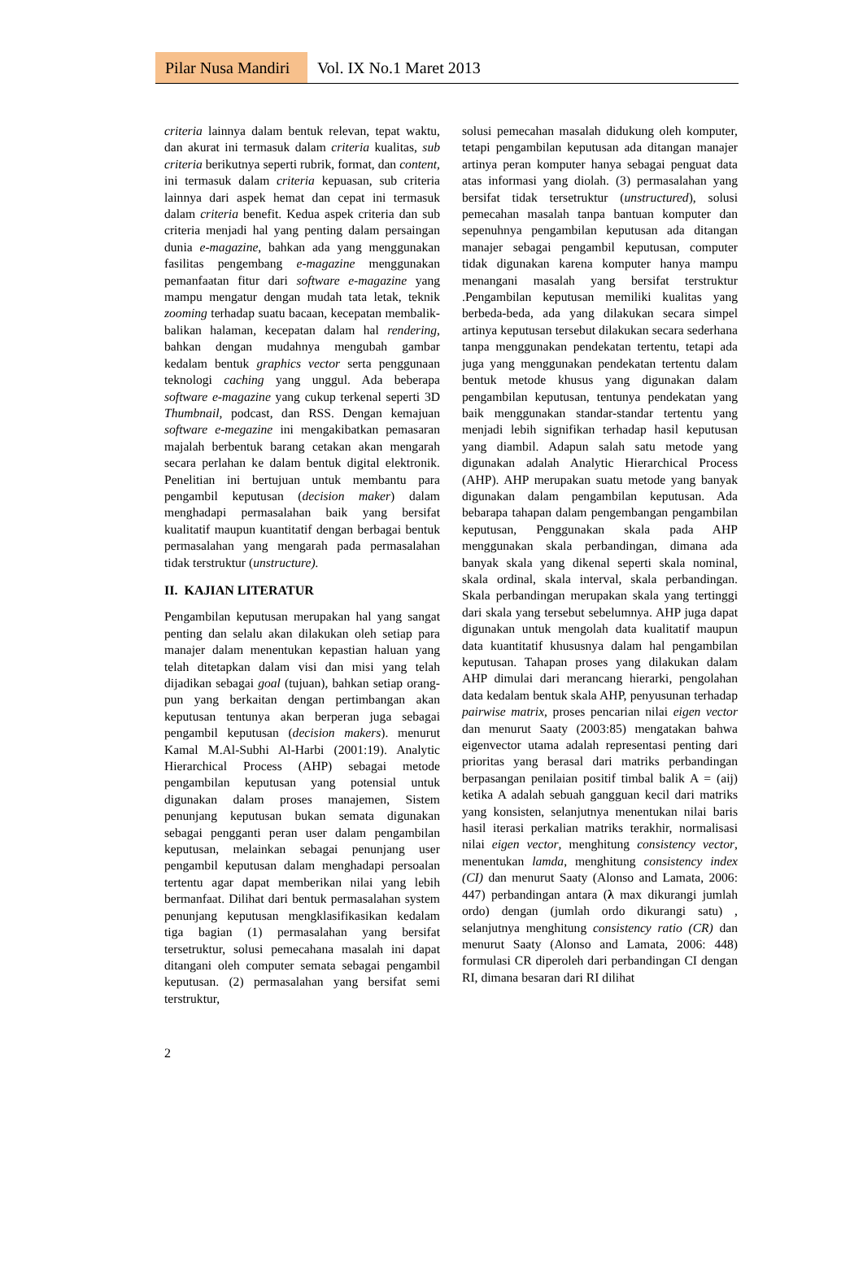Pilar Nusa Mandiri Vol. IX No.1 Maret 2013
criteria lainnya dalam bentuk relevan, tepat waktu, dan akurat ini termasuk dalam criteria kualitas, sub criteria berikutnya seperti rubrik, format, dan content, ini termasuk dalam criteria kepuasan, sub criteria lainnya dari aspek hemat dan cepat ini termasuk dalam criteria benefit. Kedua aspek criteria dan sub criteria menjadi hal yang penting dalam persaingan dunia e-magazine, bahkan ada yang menggunakan fasilitas pengembang e-magazine menggunakan pemanfaatan fitur dari software e-magazine yang mampu mengatur dengan mudah tata letak, teknik zooming terhadap suatu bacaan, kecepatan membalik-balikan halaman, kecepatan dalam hal rendering, bahkan dengan mudahnya mengubah gambar kedalam bentuk graphics vector serta penggunaan teknologi caching yang unggul. Ada beberapa software e-magazine yang cukup terkenal seperti 3D Thumbnail, podcast, dan RSS. Dengan kemajuan software e-megazine ini mengakibatkan pemasaran majalah berbentuk barang cetakan akan mengarah secara perlahan ke dalam bentuk digital elektronik. Penelitian ini bertujuan untuk membantu para pengambil keputusan (decision maker) dalam menghadapi permasalahan baik yang bersifat kualitatif maupun kuantitatif dengan berbagai bentuk permasalahan yang mengarah pada permasalahan tidak terstruktur (unstructure).
II. KAJIAN LITERATUR
Pengambilan keputusan merupakan hal yang sangat penting dan selalu akan dilakukan oleh setiap para manajer dalam menentukan kepastian haluan yang telah ditetapkan dalam visi dan misi yang telah dijadikan sebagai goal (tujuan), bahkan setiap orang-pun yang berkaitan dengan pertimbangan akan keputusan tentunya akan berperan juga sebagai pengambil keputusan (decision makers). menurut Kamal M.Al-Subhi Al-Harbi (2001:19). Analytic Hierarchical Process (AHP) sebagai metode pengambilan keputusan yang potensial untuk digunakan dalam proses manajemen, Sistem penunjang keputusan bukan semata digunakan sebagai pengganti peran user dalam pengambilan keputusan, melainkan sebagai penunjang user pengambil keputusan dalam menghadapi persoalan tertentu agar dapat memberikan nilai yang lebih bermanfaat. Dilihat dari bentuk permasalahan system penunjang keputusan mengklasifikasikan kedalam tiga bagian (1) permasalahan yang bersifat tersetruktur, solusi pemecahana masalah ini dapat ditangani oleh computer semata sebagai pengambil keputusan. (2) permasalahan yang bersifat semi terstruktur,
solusi pemecahan masalah didukung oleh komputer, tetapi pengambilan keputusan ada ditangan manajer artinya peran komputer hanya sebagai penguat data atas informasi yang diolah. (3) permasalahan yang bersifat tidak tersetruktur (unstructured), solusi pemecahan masalah tanpa bantuan komputer dan sepenuhnya pengambilan keputusan ada ditangan manajer sebagai pengambil keputusan, computer tidak digunakan karena komputer hanya mampu menangani masalah yang bersifat terstruktur .Pengambilan keputusan memiliki kualitas yang berbeda-beda, ada yang dilakukan secara simpel artinya keputusan tersebut dilakukan secara sederhana tanpa menggunakan pendekatan tertentu, tetapi ada juga yang menggunakan pendekatan tertentu dalam bentuk metode khusus yang digunakan dalam pengambilan keputusan, tentunya pendekatan yang baik menggunakan standar-standar tertentu yang menjadi lebih signifikan terhadap hasil keputusan yang diambil. Adapun salah satu metode yang digunakan adalah Analytic Hierarchical Process (AHP). AHP merupakan suatu metode yang banyak digunakan dalam pengambilan keputusan. Ada bebarapa tahapan dalam pengembangan pengambilan keputusan, Penggunakan skala pada AHP menggunakan skala perbandingan, dimana ada banyak skala yang dikenal seperti skala nominal, skala ordinal, skala interval, skala perbandingan. Skala perbandingan merupakan skala yang tertinggi dari skala yang tersebut sebelumnya. AHP juga dapat digunakan untuk mengolah data kualitatif maupun data kuantitatif khususnya dalam hal pengambilan keputusan. Tahapan proses yang dilakukan dalam AHP dimulai dari merancang hierarki, pengolahan data kedalam bentuk skala AHP, penyusunan terhadap pairwise matrix, proses pencarian nilai eigen vector dan menurut Saaty (2003:85) mengatakan bahwa eigenvector utama adalah representasi penting dari prioritas yang berasal dari matriks perbandingan berpasangan penilaian positif timbal balik A = (aij) ketika A adalah sebuah gangguan kecil dari matriks yang konsisten, selanjutnya menentukan nilai baris hasil iterasi perkalian matriks terakhir, normalisasi nilai eigen vector, menghitung consistency vector, menentukan lamda, menghitung consistency index (CI) dan menurut Saaty (Alonso and Lamata, 2006: 447) perbandingan antara (λ max dikurangi jumlah ordo) dengan (jumlah ordo dikurangi satu) , selanjutnya menghitung consistency ratio (CR) dan menurut Saaty (Alonso and Lamata, 2006: 448) formulasi CR diperoleh dari perbandingan CI dengan RI, dimana besaran dari RI dilihat
2